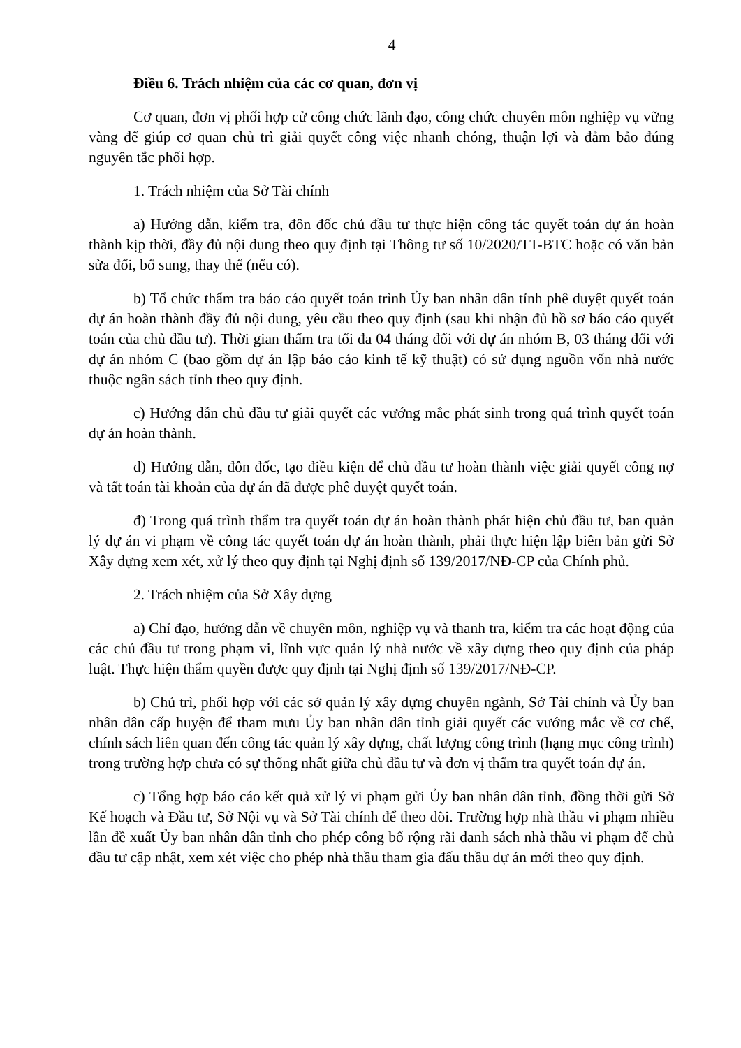4
Điều 6. Trách nhiệm của các cơ quan, đơn vị
Cơ quan, đơn vị phối hợp cử công chức lãnh đạo, công chức chuyên môn nghiệp vụ vững vàng để giúp cơ quan chủ trì giải quyết công việc nhanh chóng, thuận lợi và đảm bảo đúng nguyên tắc phối hợp.
1. Trách nhiệm của Sở Tài chính
a) Hướng dẫn, kiểm tra, đôn đốc chủ đầu tư thực hiện công tác quyết toán dự án hoàn thành kịp thời, đầy đủ nội dung theo quy định tại Thông tư số 10/2020/TT-BTC hoặc có văn bản sửa đổi, bổ sung, thay thế (nếu có).
b) Tổ chức thẩm tra báo cáo quyết toán trình Ủy ban nhân dân tỉnh phê duyệt quyết toán dự án hoàn thành đầy đủ nội dung, yêu cầu theo quy định (sau khi nhận đủ hồ sơ báo cáo quyết toán của chủ đầu tư). Thời gian thẩm tra tối đa 04 tháng đối với dự án nhóm B, 03 tháng đối với dự án nhóm C (bao gồm dự án lập báo cáo kinh tế kỹ thuật) có sử dụng nguồn vốn nhà nước thuộc ngân sách tỉnh theo quy định.
c) Hướng dẫn chủ đầu tư giải quyết các vướng mắc phát sinh trong quá trình quyết toán dự án hoàn thành.
d) Hướng dẫn, đôn đốc, tạo điều kiện để chủ đầu tư hoàn thành việc giải quyết công nợ và tất toán tài khoản của dự án đã được phê duyệt quyết toán.
đ) Trong quá trình thẩm tra quyết toán dự án hoàn thành phát hiện chủ đầu tư, ban quản lý dự án vi phạm về công tác quyết toán dự án hoàn thành, phải thực hiện lập biên bản gửi Sở Xây dựng xem xét, xử lý theo quy định tại Nghị định số 139/2017/NĐ-CP của Chính phủ.
2. Trách nhiệm của Sở Xây dựng
a) Chỉ đạo, hướng dẫn về chuyên môn, nghiệp vụ và thanh tra, kiểm tra các hoạt động của các chủ đầu tư trong phạm vi, lĩnh vực quản lý nhà nước về xây dựng theo quy định của pháp luật. Thực hiện thẩm quyền được quy định tại Nghị định số 139/2017/NĐ-CP.
b) Chủ trì, phối hợp với các sở quản lý xây dựng chuyên ngành, Sở Tài chính và Ủy ban nhân dân cấp huyện để tham mưu Ủy ban nhân dân tỉnh giải quyết các vướng mắc về cơ chế, chính sách liên quan đến công tác quản lý xây dựng, chất lượng công trình (hạng mục công trình) trong trường hợp chưa có sự thống nhất giữa chủ đầu tư và đơn vị thẩm tra quyết toán dự án.
c) Tổng hợp báo cáo kết quả xử lý vi phạm gửi Ủy ban nhân dân tỉnh, đồng thời gửi Sở Kế hoạch và Đầu tư, Sở Nội vụ và Sở Tài chính để theo dõi. Trường hợp nhà thầu vi phạm nhiều lần đề xuất Ủy ban nhân dân tỉnh cho phép công bố rộng rãi danh sách nhà thầu vi phạm để chủ đầu tư cập nhật, xem xét việc cho phép nhà thầu tham gia đấu thầu dự án mới theo quy định.